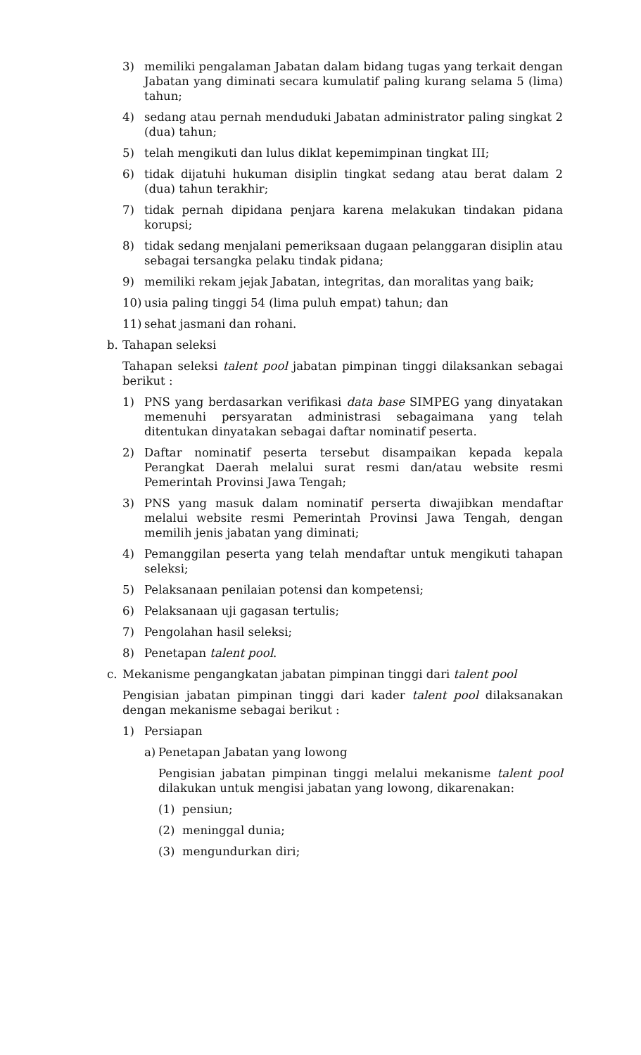3) memiliki pengalaman Jabatan dalam bidang tugas yang terkait dengan Jabatan yang diminati secara kumulatif paling kurang selama 5 (lima) tahun;
4) sedang atau pernah menduduki Jabatan administrator paling singkat 2 (dua) tahun;
5) telah mengikuti dan lulus diklat kepemimpinan tingkat III;
6) tidak dijatuhi hukuman disiplin tingkat sedang atau berat dalam 2 (dua) tahun terakhir;
7) tidak pernah dipidana penjara karena melakukan tindakan pidana korupsi;
8) tidak sedang menjalani pemeriksaan dugaan pelanggaran disiplin atau sebagai tersangka pelaku tindak pidana;
9) memiliki rekam jejak Jabatan, integritas, dan moralitas yang baik;
10) usia paling tinggi 54 (lima puluh empat) tahun; dan
11) sehat jasmani dan rohani.
b. Tahapan seleksi
Tahapan seleksi talent pool jabatan pimpinan tinggi dilaksankan sebagai berikut :
1) PNS yang berdasarkan verifikasi data base SIMPEG yang dinyatakan memenuhi persyaratan administrasi sebagaimana yang telah ditentukan dinyatakan sebagai daftar nominatif peserta.
2) Daftar nominatif peserta tersebut disampaikan kepada kepala Perangkat Daerah melalui surat resmi dan/atau website resmi Pemerintah Provinsi Jawa Tengah;
3) PNS yang masuk dalam nominatif perserta diwajibkan mendaftar melalui website resmi Pemerintah Provinsi Jawa Tengah, dengan memilih jenis jabatan yang diminati;
4) Pemanggilan peserta yang telah mendaftar untuk mengikuti tahapan seleksi;
5) Pelaksanaan penilaian potensi dan kompetensi;
6) Pelaksanaan uji gagasan tertulis;
7) Pengolahan hasil seleksi;
8) Penetapan talent pool.
c. Mekanisme pengangkatan jabatan pimpinan tinggi dari talent pool
Pengisian jabatan pimpinan tinggi dari kader talent pool dilaksanakan dengan mekanisme sebagai berikut :
1) Persiapan
a) Penetapan Jabatan yang lowong
Pengisian jabatan pimpinan tinggi melalui mekanisme talent pool dilakukan untuk mengisi jabatan yang lowong, dikarenakan:
(1) pensiun;
(2) meninggal dunia;
(3) mengundurkan diri;